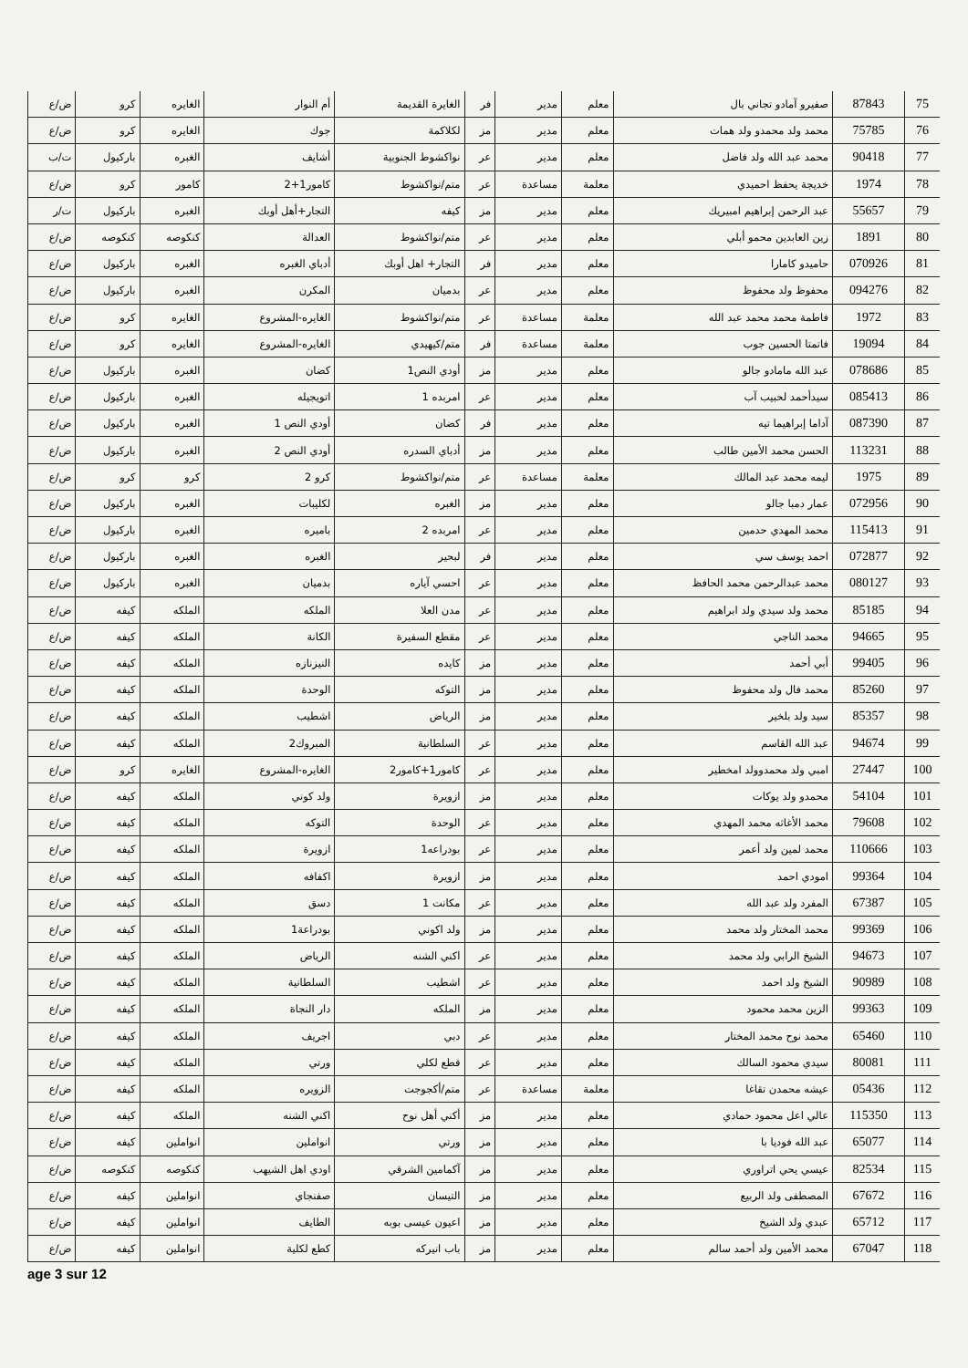| 75 | 87843 | صفيرو آمادو تجاني بال | معلم | مدير | فر | الغايرة القديمة | أم النوار | الغايره | كرو | ض/ع |
| 76 | 75785 | محمد ولد محمدو ولد همات | معلم | مدير | مز | لكلاكمة | جوك | الغايره | كرو | ض/ع |
| 77 | 90418 | محمد عبد الله ولد فاضل | معلم | مدير | عر | نواكشوط الجنوبية | أشايف | الغبره | باركيول | ت/ب |
| 78 | 1974 | خديجة يحفظ احميدي | معلمة | مساعدة | عر | متم/نواكشوط | كامور1+2 | كامور | كرو | ض/ع |
| 79 | 55657 | عبد الرحمن إبراهيم امبيريك | معلم | مدير | مز | كيفه | التجار+أهل أوبك | الغبره | باركيول | ت/ر |
| 80 | 1891 | زين العابدين محمو أبلي | معلم | مدير | عر | متم/نواكشوط | العدالة | كنكوصه | كنكوصه | ض/ع |
| 81 | 070926 | حاميدو كامارا | معلم | مدير | فر | التجار+ اهل أوبك | أدباي الغبره | الغبره | باركيول | ض/ع |
| 82 | 094276 | محفوظ ولد محفوظ | معلم | مدير | عر | بدميان | المكرن | الغبره | باركيول | ض/ع |
| 83 | 1972 | فاطمة محمد محمد عبد الله | معلمة | مساعدة | عر | متم/نواكشوط | الغايره-المشروع | الغايره | كرو | ض/ع |
| 84 | 19094 | فاتمتا الحسين جوب | معلمة | مساعدة | فر | متم/كيهيدي | الغايره-المشروع | الغايره | كرو | ض/ع |
| 85 | 078686 | عبد الله مامادو جالو | معلم | مدير | مز | أودي النص1 | كضان | الغبره | باركيول | ض/ع |
| 86 | 085413 | سيدأحمد لحبيب آب | معلم | مدير | عر | امربده 1 | اتويجيله | الغبره | باركيول | ض/ع |
| 87 | 087390 | آداما إبراهيما تيه | معلم | مدير | فر | كضان | أودي النص 1 | الغبره | باركيول | ض/ع |
| 88 | 113231 | الحسن محمد الأمين طالب | معلم | مدير | مز | أدباي السدره | أودي النص 2 | الغبره | باركيول | ض/ع |
| 89 | 1975 | ليمه محمد عبد المالك | معلمة | مساعدة | عر | متم/نواكشوط | كرو 2 | كرو | كرو | ض/ع |
| 90 | 072956 | عمار دمبا جالو | معلم | مدير | مز | الغبره | لكليبات | الغبره | باركيول | ض/ع |
| 91 | 115413 | محمد المهدي حدمين | معلم | مدير | عر | امربده 2 | باميره | الغبره | باركيول | ض/ع |
| 92 | 072877 | احمد يوسف سي | معلم | مدير | فر | لبحير | الغبره | الغبره | باركيول | ض/ع |
| 93 | 080127 | محمد عبدالرحمن محمد الحافظ | معلم | مدير | عر | احسي آياره | بدميان | الغبره | باركيول | ض/ع |
| 94 | 85185 | محمد ولد سيدي ولد ابراهيم | معلم | مدير | عر | مدن العلا | الملكه | الملكه | كيفه | ض/ع |
| 95 | 94665 | محمد الناجي | معلم | مدير | عر | مقطع السفيرة | الكانة | الملكه | كيفه | ض/ع |
| 96 | 99405 | أبي أحمد | معلم | مدير | مز | كايده | النيزنازه | الملكه | كيفه | ض/ع |
| 97 | 85260 | محمد فال ولد محفوظ | معلم | مدير | مز | التوكه | الوحدة | الملكه | كيفه | ض/ع |
| 98 | 85357 | سيد ولد بلخير | معلم | مدير | مز | الرياض | اشطيب | الملكه | كيفه | ض/ع |
| 99 | 94674 | عبد الله القاسم | معلم | مدير | عر | السلطانية | المبروك2 | الملكه | كيفه | ض/ع |
| 100 | 27447 | امبي ولد محمدوولد امخطير | معلم | مدير | عر | كامور1+كامور2 | الغايره-المشروع | الغايره | كرو | ض/ع |
| 101 | 54104 | محمدو ولد يوكات | معلم | مدير | مز | ازويرة | ولد كوني | الملكه | كيفه | ض/ع |
| 102 | 79608 | محمد الأغاثه محمد المهدي | معلم | مدير | عر | الوحدة | التوكه | الملكه | كيفه | ض/ع |
| 103 | 110666 | محمد لمين ولد أعمر | معلم | مدير | عر | بودراعه1 | ازويرة | الملكه | كيفه | ض/ع |
| 104 | 99364 | امودي احمد | معلم | مدير | مز | ازويرة | اكفافه | الملكه | كيفه | ض/ع |
| 105 | 67387 | المفرد ولد عبد الله | معلم | مدير | عر | مكانت 1 | دسق | الملكه | كيفه | ض/ع |
| 106 | 99369 | محمد المختار ولد محمد | معلم | مدير | مز | ولد اكوني | بودراعة1 | الملكه | كيفه | ض/ع |
| 107 | 94673 | الشيخ الرابي ولد محمد | معلم | مدير | عر | اكني الشنه | الرياض | الملكه | كيفه | ض/ع |
| 108 | 90989 | الشيخ ولد احمد | معلم | مدير | عر | اشطيب | السلطانية | الملكه | كيفه | ض/ع |
| 109 | 99363 | الزين محمد محمود | معلم | مدير | مز | الملكه | دار النجاة | الملكه | كيفه | ض/ع |
| 110 | 65460 | محمد نوح محمد المختار | معلم | مدير | عر | دبي | اجريف | الملكه | كيفه | ض/ع |
| 111 | 80081 | سيدي محمود السالك | معلم | مدير | عر | قطع لكلي | ورتي | الملكه | كيفه | ض/ع |
| 112 | 05436 | عيشه محمدن تقاغا | معلمة | مساعدة | عر | متم/أكجوجت | الزويره | الملكه | كيفه | ض/ع |
| 113 | 115350 | عالي اعل محمود حمادي | معلم | مدير | مز | أكني أهل نوح | اكني الشنه | الملكه | كيفه | ض/ع |
| 114 | 65077 | عبد الله فوديا با | معلم | مدير | مز | ورتي | انواملين | انواملين | كيفه | ض/ع |
| 115 | 82534 | عيسي يحي اتراوري | معلم | مدير | مز | آكمامين الشرقي | اودي اهل الشيهب | كنكوصه | كنكوصه | ض/ع |
| 116 | 67672 | المصطفى ولد الربيع | معلم | مدير | مز | التيسان | صفنجاي | انواملين | كيفه | ض/ع |
| 117 | 65712 | عبدي ولد الشيخ | معلم | مدير | مز | اعيون عيسى بوبه | الطايف | انواملين | كيفه | ض/ع |
| 118 | 67047 | محمد الأمين ولد أحمد سالم | معلم | مدير | مز | باب انيركه | كطع لكلية | انواملين | كيفه | ض/ع |
age 3 sur 12